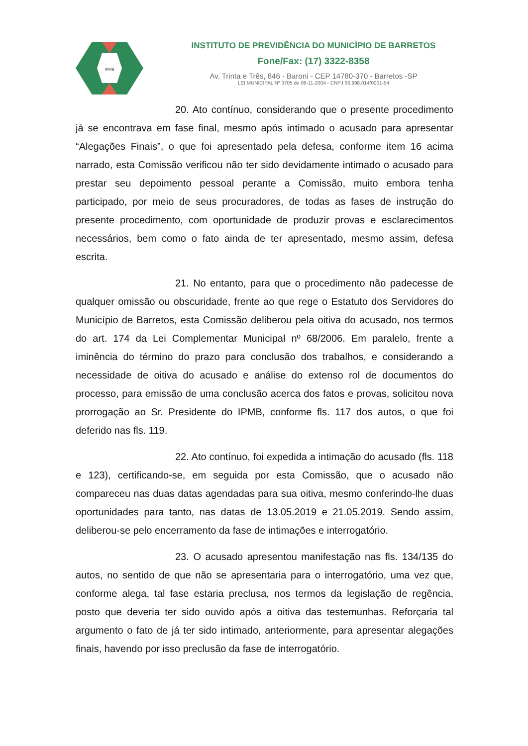IPMB
INSTITUTO DE PREVIDÊNCIA DO MUNICÍPIO DE BARRETOS
Fone/Fax: (17) 3322-8358
Av. Trinta e Três, 846 - Baroni - CEP 14780-370 - Barretos -SP
LEI MUNICIPAL Nº 3705 de 08-11-2004 - CNPJ 66.998.014/0001-54
20. Ato contínuo, considerando que o presente procedimento já se encontrava em fase final, mesmo após intimado o acusado para apresentar “Alegações Finais”, o que foi apresentado pela defesa, conforme item 16 acima narrado, esta Comissão verificou não ter sido devidamente intimado o acusado para prestar seu depoimento pessoal perante a Comissão, muito embora tenha participado, por meio de seus procuradores, de todas as fases de instrução do presente procedimento, com oportunidade de produzir provas e esclarecimentos necessários, bem como o fato ainda de ter apresentado, mesmo assim, defesa escrita.
21. No entanto, para que o procedimento não padecesse de qualquer omissão ou obscuridade, frente ao que rege o Estatuto dos Servidores do Município de Barretos, esta Comissão deliberou pela oitiva do acusado, nos termos do art. 174 da Lei Complementar Municipal nº 68/2006. Em paralelo, frente a iminência do término do prazo para conclusão dos trabalhos, e considerando a necessidade de oitiva do acusado e análise do extenso rol de documentos do processo, para emissão de uma conclusão acerca dos fatos e provas, solicitou nova prorrogação ao Sr. Presidente do IPMB, conforme fls. 117 dos autos, o que foi deferido nas fls. 119.
22. Ato contínuo, foi expedida a intimação do acusado (fls. 118 e 123), certificando-se, em seguida por esta Comissão, que o acusado não compareceu nas duas datas agendadas para sua oitiva, mesmo conferindo-lhe duas oportunidades para tanto, nas datas de 13.05.2019 e 21.05.2019. Sendo assim, deliberou-se pelo encerramento da fase de intimações e interrogatório.
23. O acusado apresentou manifestação nas fls. 134/135 do autos, no sentido de que não se apresentaria para o interrogatório, uma vez que, conforme alega, tal fase estaria preclusa, nos termos da legislação de regência, posto que deveria ter sido ouvido após a oitiva das testemunhas. Reforçaria tal argumento o fato de já ter sido intimado, anteriormente, para apresentar alegações finais, havendo por isso preclusão da fase de interrogatório.